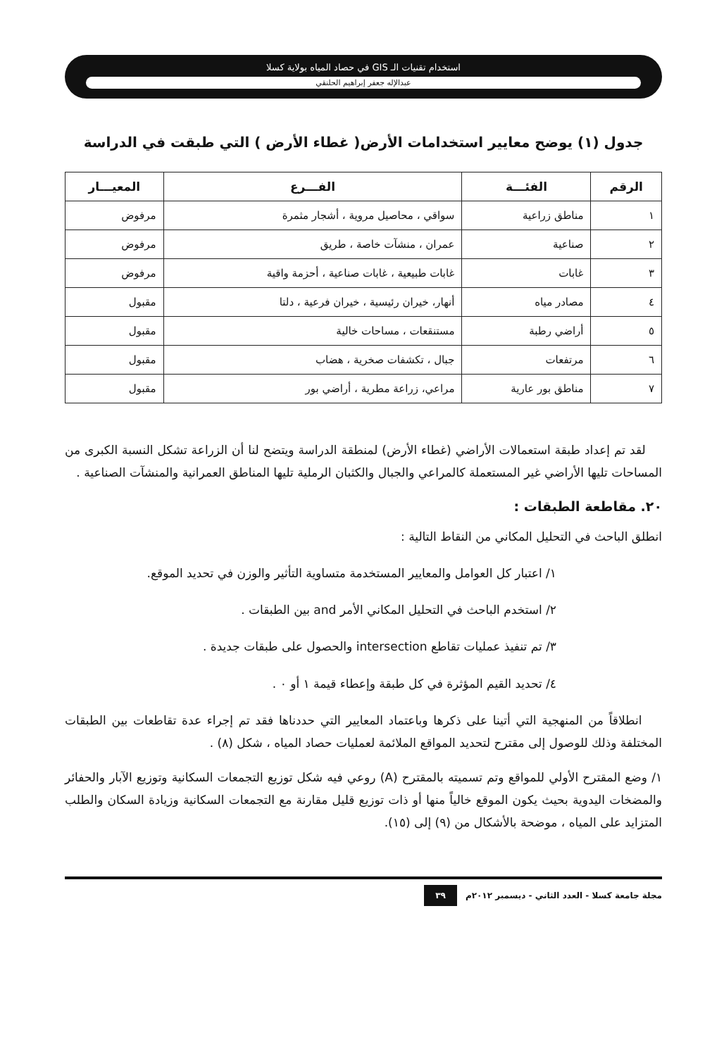استخدام تقنيات الـ GIS في حصاد المياه بولاية كسلا
عبدالإله جعفر إبراهيم الحلنقي
جدول (١) يوضح معايير استخدامات الأرض( غطاء الأرض ) التي طبقت في الدراسة
| الرقم | الفئـــة | الفـــرع | المعيـــار |
| --- | --- | --- | --- |
| ١ | مناطق زراعية | سواقي ، محاصيل مروية ، أشجار مثمرة | مرفوض |
| ٢ | صناعية | عمران ، منشآت خاصة ، طريق | مرفوض |
| ٣ | غابات | غابات طبيعية ، غابات صناعية ، أحزمة واقية | مرفوض |
| ٤ | مصادر مياه | أنهار، خيران رئيسية ، خيران فرعية ، دلتا | مقبول |
| ٥ | أراضي رطبة | مستنقعات ، مساحات خالية | مقبول |
| ٦ | مرتفعات | جبال ، تكشفات صخرية ، هضاب | مقبول |
| ٧ | مناطق بور عارية | مراعي، زراعة مطرية ، أراضي بور | مقبول |
لقد تم إعداد طبقة استعمالات الأراضي (غطاء الأرض) لمنطقة الدراسة ويتضح لنا أن الزراعة تشكل النسبة الكبرى من المساحات تليها الأراضي غير المستعملة كالمراعي والجبال والكثبان الرملية تليها المناطق العمرانية والمنشآت الصناعية .
٢٠. مقاطعة الطبقات :
انطلق الباحث في التحليل المكاني من النقاط التالية :
١/ اعتبار كل العوامل والمعايير المستخدمة متساوية التأثير والوزن في تحديد الموقع.
٢/ استخدم الباحث في التحليل المكاني الأمر and بين الطبقات .
٣/ تم تنفيذ عمليات تقاطع intersection والحصول على طبقات جديدة .
٤/ تحديد القيم المؤثرة في كل طبقة وإعطاء قيمة ١ أو ٠ .
انطلاقاً من المنهجية التي أتينا على ذكرها وباعتماد المعايير التي حددناها فقد تم إجراء عدة تقاطعات بين الطبقات المختلفة وذلك للوصول إلى مقترح لتحديد المواقع الملائمة لعمليات حصاد المياه ، شكل (٨) .
١/ وضع المقترح الأولي للمواقع وتم تسميته بالمقترح (A) روعي فيه شكل توزيع التجمعات السكانية وتوزيع الآبار والحفائر والمضخات اليدوية بحيث يكون الموقع خالياً منها أو ذات توزيع قليل مقارنة مع التجمعات السكانية وزيادة السكان والطلب المتزايد على المياه ، موضحة بالأشكال من (٩) إلى (١٥).
مجلة جامعة كسلا - العدد الثاني - ديسمبر ٢٠١٢م ٣٩